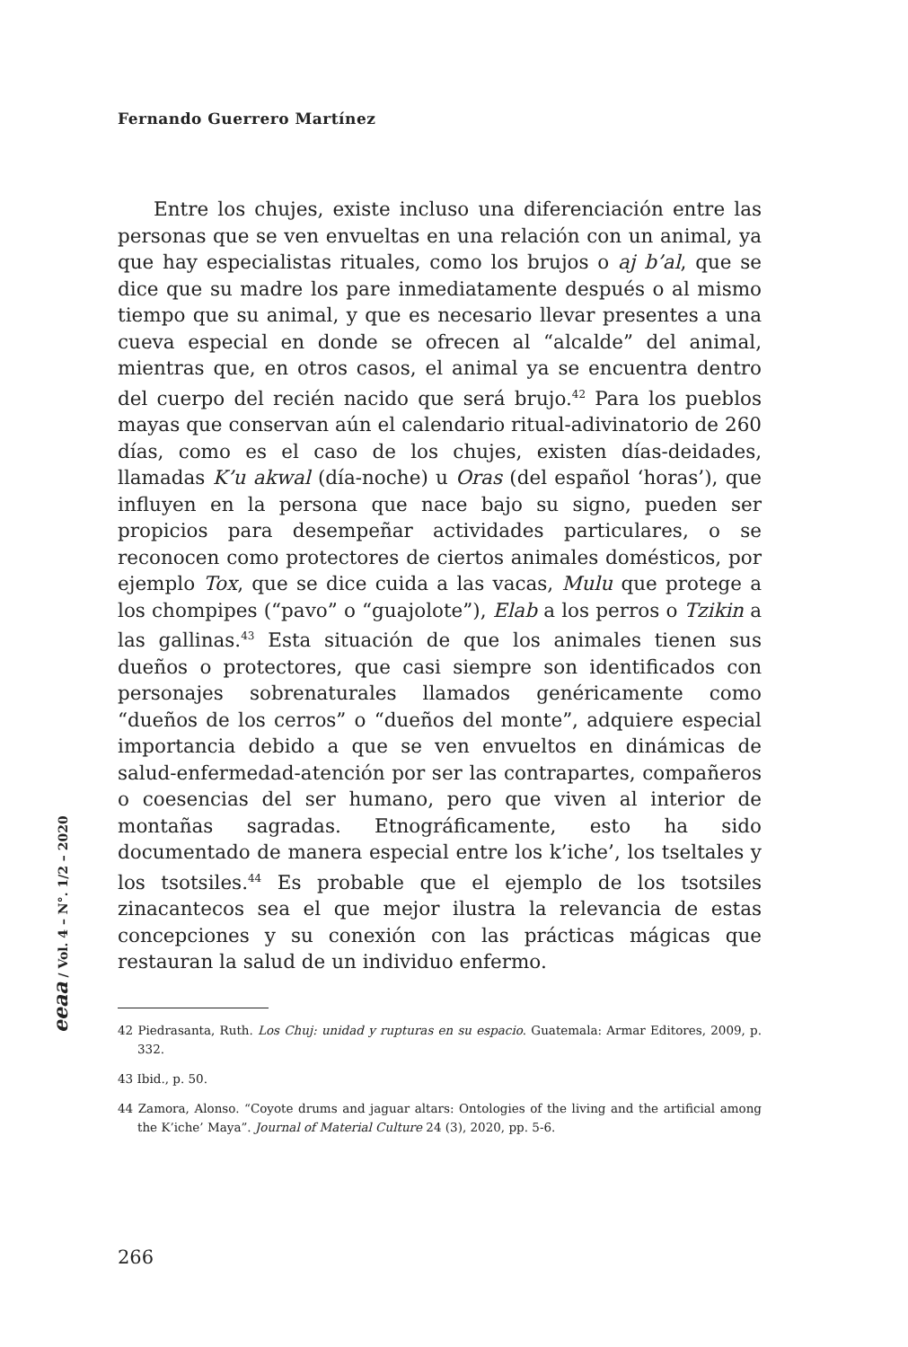Fernando Guerrero Martínez
Entre los chujes, existe incluso una diferenciación entre las personas que se ven envueltas en una relación con un animal, ya que hay especialistas rituales, como los brujos o aj b’al, que se dice que su madre los pare inmediatamente después o al mismo tiempo que su animal, y que es necesario llevar presentes a una cueva especial en donde se ofrecen al “alcalde” del animal, mientras que, en otros casos, el animal ya se encuentra dentro del cuerpo del recién nacido que será brujo.<sup>42</sup> Para los pueblos mayas que conservan aún el calendario ritual-adivinatorio de 260 días, como es el caso de los chujes, existen días-deidades, llamadas K’u akwal (día-noche) u Oras (del español ‘horas’), que influyen en la persona que nace bajo su signo, pueden ser propicios para desempeñar actividades particulares, o se reconocen como protectores de ciertos animales domésticos, por ejemplo Tox, que se dice cuida a las vacas, Mulu que protege a los chompipes (“pavo” o “guajolote”), Elab a los perros o Tzikin a las gallinas.<sup>43</sup> Esta situación de que los animales tienen sus dueños o protectores, que casi siempre son identificados con personajes sobrenaturales llamados genéricamente como “dueños de los cerros” o “dueños del monte”, adquiere especial importancia debido a que se ven envueltos en dinámicas de salud-enfermedad-atención por ser las contrapartes, compañeros o coesencias del ser humano, pero que viven al interior de montañas sagradas. Etnográficamente, esto ha sido documentado de manera especial entre los k’iche’, los tseltales y los tsotsiles.<sup>44</sup> Es probable que el ejemplo de los tsotsiles zinacantecos sea el que mejor ilustra la relevancia de estas concepciones y su conexión con las prácticas mágicas que restauran la salud de un individuo enfermo.
eeaa / Vol. 4 – N°. 1/2 – 2020
42 Piedrasanta, Ruth. Los Chuj: unidad y rupturas en su espacio. Guatemala: Armar Editores, 2009, p. 332.
43 Ibid., p. 50.
44 Zamora, Alonso. “Coyote drums and jaguar altars: Ontologies of the living and the artificial among the K’iche’ Maya”. Journal of Material Culture 24 (3), 2020, pp. 5-6.
266